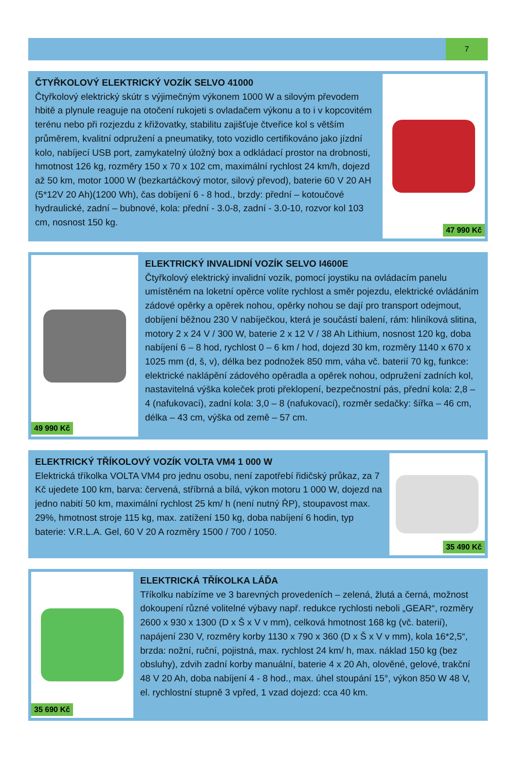7
ČTYŘKOLOVÝ ELEKTRICKÝ VOZÍK SELVO 41000
Čtyřkolový elektrický skútr s výjimečným výkonem 1000 W a silovým převodem hbitě a plynule reaguje na otočení rukojeti s ovladačem výkonu a to i v kopcovitém terénu nebo při rozjezdu z křižovatky, stabilitu zajišťuje čtveřice kol s větším průměrem, kvalitní odpružení a pneumatiky, toto vozidlo certifikováno jako jízdní kolo, nabíjecí USB port, zamykatelný úložný box a odkládací prostor na drobnosti, hmotnost 126 kg, rozměry 150 x 70 x 102 cm, maximální rychlost 24 km/h, dojezd až 50 km, motor 1000 W (bezkartáčkový motor, silový převod), baterie 60 V 20 AH (5*12V 20 Ah)(1200 Wh), čas dobíjení 6 - 8 hod., brzdy: přední – kotoučové hydraulické, zadní – bubnové, kola: přední - 3.0-8, zadní - 3.0-10, rozvor kol 103 cm, nosnost 150 kg.
47 990 Kč
49 990 Kč
ELEKTRICKÝ INVALIDNÍ VOZÍK SELVO I4600E
Čtyřkolový elektrický invalidní vozík, pomocí joystiku na ovládacím panelu umístěném na loketní opěrce volíte rychlost a směr pojezdu, elektrické ovládáním zádové opěrky a opěrek nohou, opěrky nohou se dají pro transport odejmout, dobíjení běžnou 230 V nabíječkou, která je součástí balení, rám: hliníková slitina, motory 2 x 24 V / 300 W, baterie 2 x 12 V / 38 Ah Lithium, nosnost 120 kg, doba nabíjení 6 – 8 hod, rychlost 0 – 6 km / hod, dojezd 30 km, rozměry 1140 x 670 x 1025 mm (d, š, v), délka bez podnožek 850 mm, váha vč. baterií 70 kg, funkce: elektrické naklápění zádového opěradla a opěrek nohou, odpružení zadních kol, nastavitelná výška koleček proti překlopení, bezpečnostní pás, přední kola: 2,8 – 4 (nafukovací), zadní kola: 3,0 – 8 (nafukovací), rozměr sedačky: šířka – 46 cm, délka – 43 cm, výška od země – 57 cm.
ELEKTRICKÝ TŘÍKOLOVÝ VOZÍK VOLTA VM4 1 000 W
Elektrická tříkolka VOLTA VM4 pro jednu osobu, není zapotřebí řidičský průkaz, za 7 Kč ujedete 100 km, barva: červená, stříbrná a bílá, výkon motoru 1 000 W, dojezd na jedno nabití 50 km, maximální rychlost 25 km/ h (není nutný ŘP), stoupavost max. 29%, hmotnost stroje 115 kg, max. zatížení 150 kg, doba nabíjení 6 hodin, typ baterie: V.R.L.A. Gel, 60 V 20 A rozměry 1500 / 700 / 1050.
35 490 Kč
35 690 Kč
ELEKTRICKÁ TŘÍKOLKA LÁĎA
Tříkolku nabízíme ve 3 barevných provedeních – zelená, žlutá a černá, možnost dokoupení různé volitelné výbavy např. redukce rychlosti neboli „GEAR“, rozměry 2600 x 930 x 1300 (D x Š x V v mm), celková hmotnost 168 kg (vč. baterií), napájení 230 V, rozměry korby 1130 x 790 x 360 (D x Š x V v mm), kola 16*2,5“, brzda: nožní, ruční, pojistná, max. rychlost 24 km/ h, max. náklad 150 kg (bez obsluhy), zdvih zadní korby manuální, baterie 4 x 20 Ah, olověné, gelové, trakční 48 V 20 Ah, doba nabíjení 4 - 8 hod., max. úhel stoupání 15°, výkon 850 W 48 V, el. rychlostní stupně 3 vpřed, 1 vzad dojezd: cca 40 km.